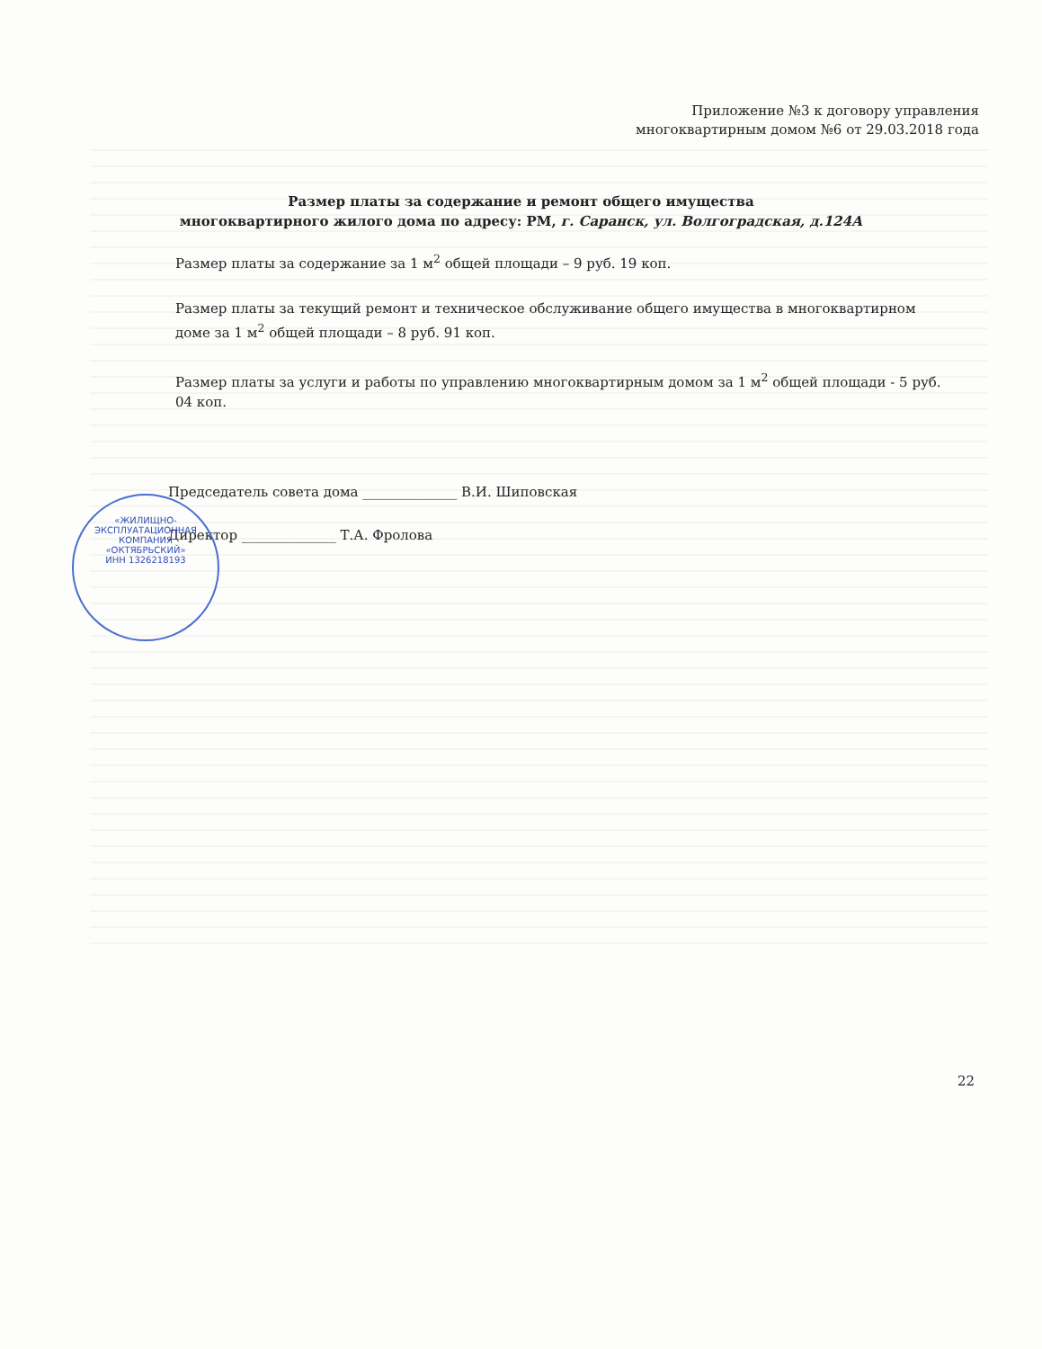Приложение №3 к договору управления
многоквартирным домом №6 от 29.03.2018 года
Размер платы за содержание и ремонт общего имущества
многоквартирного жилого дома по адресу: РМ, г. Саранск, ул. Волгоградская, д.124А
Размер платы за содержание за 1 м<sup>2</sup> общей площади – 9 руб. 19 коп.
Размер платы за текущий ремонт и техническое обслуживание общего имущества в многоквартирном доме за 1 м<sup>2</sup> общей площади – 8 руб. 91 коп.
Размер платы за услуги и работы по управлению многоквартирным домом за 1 м<sup>2</sup> общей площади - 5 руб. 04 коп.
Председатель совета дома ______________ В.И. Шиповская
Директор ______________ Т.А. Фролова
«ЖИЛИЩНО-
ЭКСПЛУАТАЦИОННАЯ
КОМПАНИЯ
«ОКТЯБРЬСКИЙ»
ИНН 1326218193
22